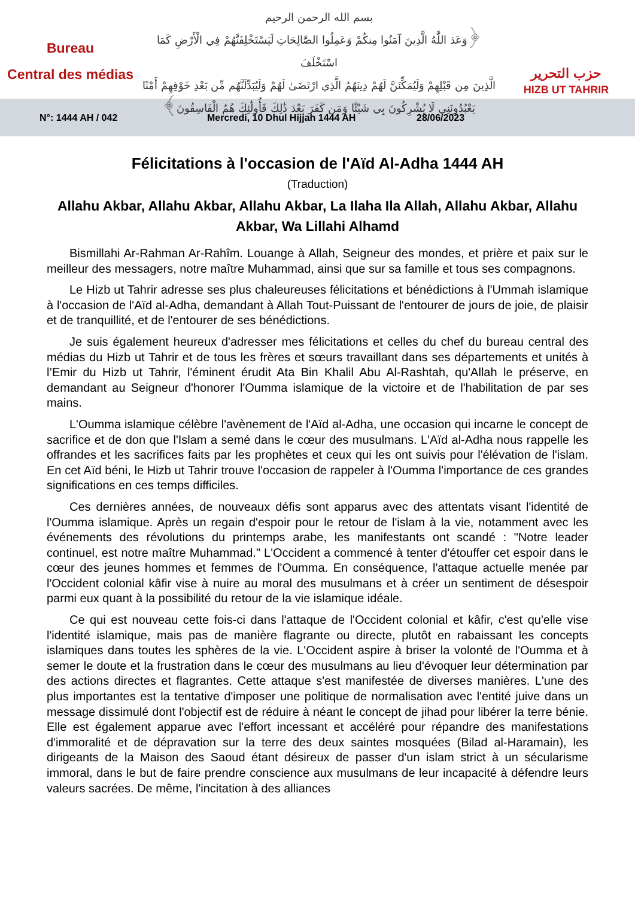Bureau
Central des médias
بسم الله الرحمن الرحيم
﴿وَعَدَ اللَّهُ الَّذِينَ آمَنُوا مِنكُمْ وَعَمِلُوا الصَّالِحَاتِ لَيَسْتَخْلِفَنَّهُمْ فِي الْأَرْضِ كَمَا اسْتَخْلَفَ
الَّذِينَ مِن قَبْلِهِمْ وَلَيُمَكِّنَنَّ لَهُمْ دِينَهُمُ الَّذِي ارْتَضَىٰ لَهُمْ وَلَيُبَدِّلَنَّهُم مِّن بَعْدِ خَوْفِهِمْ أَمْنًا
يَعْبُدُونَنِي لَا يُشْرِكُونَ بِي شَيْئًا وَمَن كَفَرَ بَعْدَ ذَٰلِكَ فَأُولَٰئِكَ هُمُ الْفَاسِقُونَ﴾
حزب التحرير
HIZB UT TAHRIR
N°: 1444 AH / 042 Mercredi, 10 Dhul Hijjah 1444 AH 28/06/2023
Félicitations à l'occasion de l'Aïd Al-Adha 1444 AH
(Traduction)
Allahu Akbar, Allahu Akbar, Allahu Akbar, La Ilaha Ila Allah, Allahu Akbar, Allahu Akbar, Wa Lillahi Alhamd
Bismillahi Ar-Rahman Ar-Rahîm. Louange à Allah, Seigneur des mondes, et prière et paix sur le meilleur des messagers, notre maître Muhammad, ainsi que sur sa famille et tous ses compagnons.
Le Hizb ut Tahrir adresse ses plus chaleureuses félicitations et bénédictions à l'Ummah islamique à l'occasion de l'Aïd al-Adha, demandant à Allah Tout-Puissant de l'entourer de jours de joie, de plaisir et de tranquillité, et de l'entourer de ses bénédictions.
Je suis également heureux d'adresser mes félicitations et celles du chef du bureau central des médias du Hizb ut Tahrir et de tous les frères et sœurs travaillant dans ses départements et unités à l’Emir du Hizb ut Tahrir, l'éminent érudit Ata Bin Khalil Abu Al-Rashtah, qu'Allah le préserve, en demandant au Seigneur d'honorer l'Oumma islamique de la victoire et de l'habilitation de par ses mains.
L'Oumma islamique célèbre l'avènement de l'Aïd al-Adha, une occasion qui incarne le concept de sacrifice et de don que l'Islam a semé dans le cœur des musulmans. L'Aïd al-Adha nous rappelle les offrandes et les sacrifices faits par les prophètes et ceux qui les ont suivis pour l'élévation de l'islam. En cet Aïd béni, le Hizb ut Tahrir trouve l'occasion de rappeler à l'Oumma l'importance de ces grandes significations en ces temps difficiles.
Ces dernières années, de nouveaux défis sont apparus avec des attentats visant l'identité de l'Oumma islamique. Après un regain d'espoir pour le retour de l'islam à la vie, notamment avec les événements des révolutions du printemps arabe, les manifestants ont scandé : "Notre leader continuel, est notre maître Muhammad." L'Occident a commencé à tenter d'étouffer cet espoir dans le cœur des jeunes hommes et femmes de l'Oumma. En conséquence, l'attaque actuelle menée par l'Occident colonial kâfir vise à nuire au moral des musulmans et à créer un sentiment de désespoir parmi eux quant à la possibilité du retour de la vie islamique idéale.
Ce qui est nouveau cette fois-ci dans l'attaque de l'Occident colonial et kâfir, c'est qu'elle vise l'identité islamique, mais pas de manière flagrante ou directe, plutôt en rabaissant les concepts islamiques dans toutes les sphères de la vie. L'Occident aspire à briser la volonté de l'Oumma et à semer le doute et la frustration dans le cœur des musulmans au lieu d'évoquer leur détermination par des actions directes et flagrantes. Cette attaque s'est manifestée de diverses manières. L'une des plus importantes est la tentative d'imposer une politique de normalisation avec l'entité juive dans un message dissimulé dont l'objectif est de réduire à néant le concept de jihad pour libérer la terre bénie. Elle est également apparue avec l'effort incessant et accéléré pour répandre des manifestations d'immoralité et de dépravation sur la terre des deux saintes mosquées (Bilad al-Haramain), les dirigeants de la Maison des Saoud étant désireux de passer d'un islam strict à un sécularisme immoral, dans le but de faire prendre conscience aux musulmans de leur incapacité à défendre leurs valeurs sacrées. De même, l'incitation à des alliances